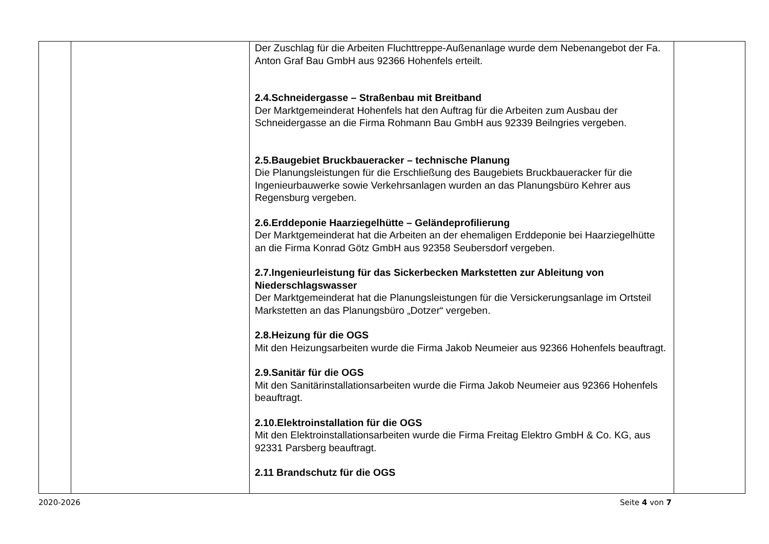| | | Der Zuschlag für die Arbeiten Fluchttreppe-Außenanlage wurde dem Nebenangebot der Fa. Anton Graf Bau GmbH aus 92366 Hohenfels erteilt. 2.4.Schneidergasse – Straßenbau mit Breitband Der Marktgemeinderat Hohenfels hat den Auftrag für die Arbeiten zum Ausbau der Schneidergasse an die Firma Rohmann Bau GmbH aus 92339 Beilngries vergeben. 2.5.Baugebiet Bruckbaueracker – technische Planung Die Planungsleistungen für die Erschließung des Baugebiets Bruckbaueracker für die Ingenieurbauwerke sowie Verkehrsanlagen wurden an das Planungsbüro Kehrer aus Regensburg vergeben. 2.6.Erddeponie Haarziegelhütte – Geländeprofilierung Der Marktgemeinderat hat die Arbeiten an der ehemaligen Erddeponie bei Haarziegelhütte an die Firma Konrad Götz GmbH aus 92358 Seubersdorf vergeben. 2.7.Ingenieurleistung für das Sickerbecken Markstetten zur Ableitung von Niederschlagswasser Der Marktgemeinderat hat die Planungsleistungen für die Versickerungsanlage im Ortsteil Markstetten an das Planungsbüro „Dotzer“ vergeben. 2.8.Heizung für die OGS Mit den Heizungsarbeiten wurde die Firma Jakob Neumeier aus 92366 Hohenfels beauftragt. 2.9.Sanitär für die OGS Mit den Sanitärinstallationsarbeiten wurde die Firma Jakob Neumeier aus 92366 Hohenfels beauftragt. 2.10.Elektroinstallation für die OGS Mit den Elektroinstallationsarbeiten wurde die Firma Freitag Elektro GmbH & Co. KG, aus 92331 Parsberg beauftragt. 2.11 Brandschutz für die OGS | |
2020-2026 Seite 4 von 7